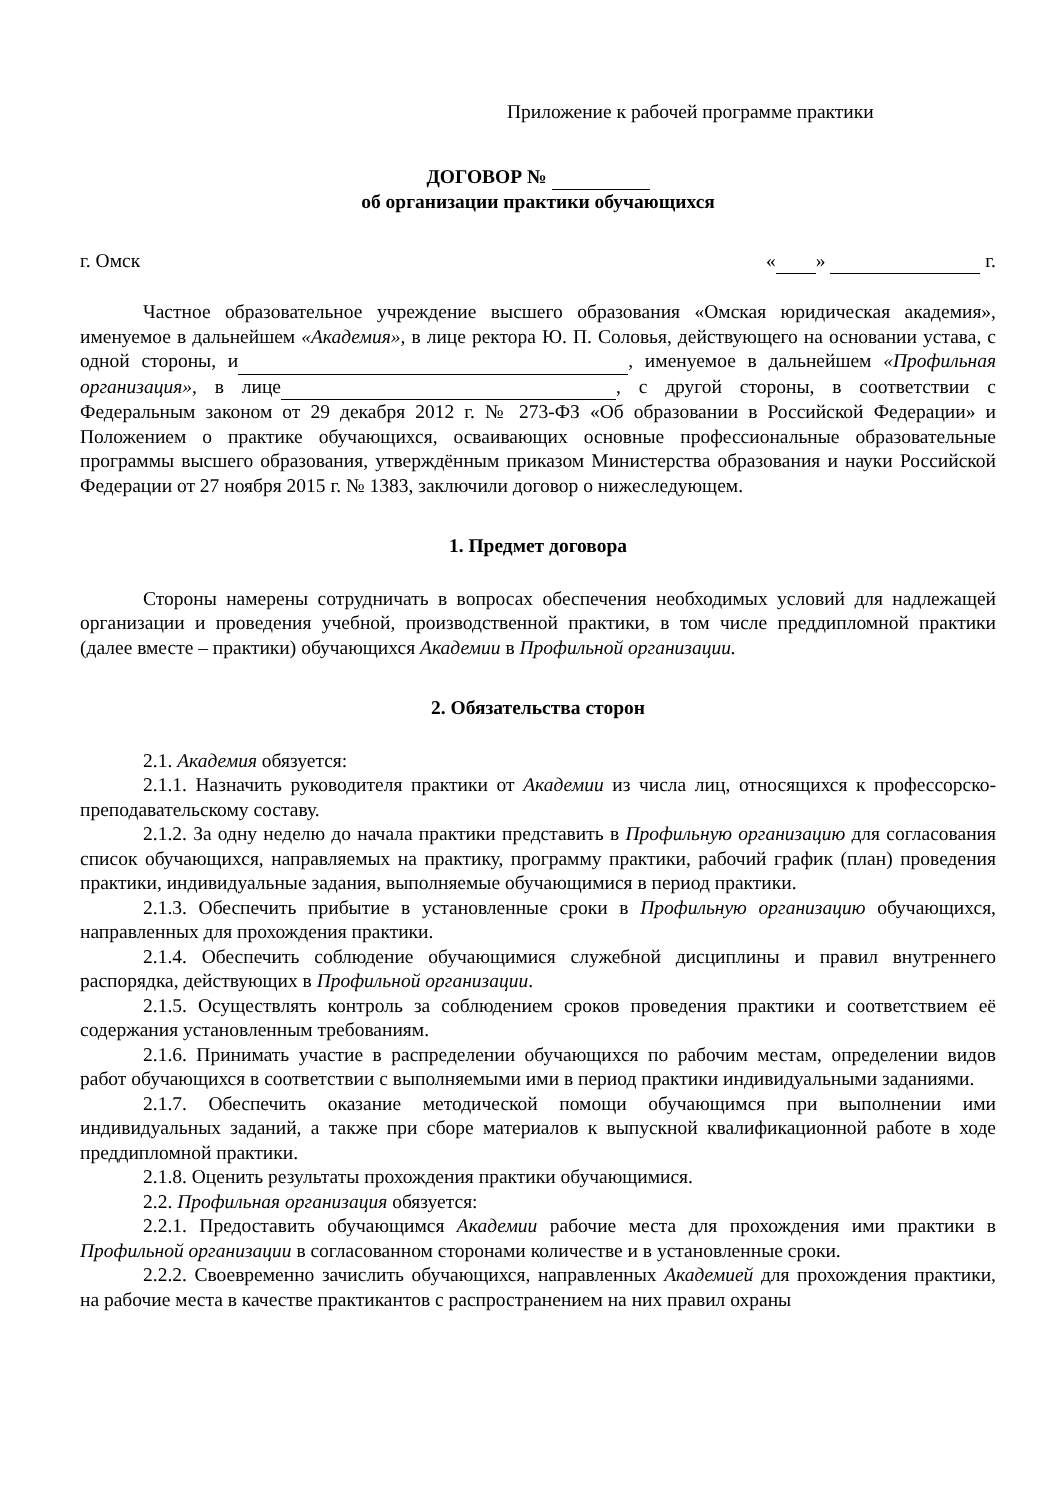Приложение к рабочей программе практики
ДОГОВОР №
об организации практики обучающихся
г. Омск « » г.
Частное образовательное учреждение высшего образования «Омская юридическая академия», именуемое в дальнейшем «Академия», в лице ректора Ю. П. Соловья, действующего на основании устава, с одной стороны, и , именуемое в дальнейшем «Профильная организация», в лице , с другой стороны, в соответствии с Федеральным законом от 29 декабря 2012 г. № 273-ФЗ «Об образовании в Российской Федерации» и Положением о практике обучающихся, осваивающих основные профессиональные образовательные программы высшего образования, утверждённым приказом Министерства образования и науки Российской Федерации от 27 ноября 2015 г. № 1383, заключили договор о нижеследующем.
1. Предмет договора
Стороны намерены сотрудничать в вопросах обеспечения необходимых условий для надлежащей организации и проведения учебной, производственной практики, в том числе преддипломной практики (далее вместе – практики) обучающихся Академии в Профильной организации.
2. Обязательства сторон
2.1. Академия обязуется:
2.1.1. Назначить руководителя практики от Академии из числа лиц, относящихся к профессорско-преподавательскому составу.
2.1.2. За одну неделю до начала практики представить в Профильную организацию для согласования список обучающихся, направляемых на практику, программу практики, рабочий график (план) проведения практики, индивидуальные задания, выполняемые обучающимися в период практики.
2.1.3. Обеспечить прибытие в установленные сроки в Профильную организацию обучающихся, направленных для прохождения практики.
2.1.4. Обеспечить соблюдение обучающимися служебной дисциплины и правил внутреннего распорядка, действующих в Профильной организации.
2.1.5. Осуществлять контроль за соблюдением сроков проведения практики и соответствием её содержания установленным требованиям.
2.1.6. Принимать участие в распределении обучающихся по рабочим местам, определении видов работ обучающихся в соответствии с выполняемыми ими в период практики индивидуальными заданиями.
2.1.7. Обеспечить оказание методической помощи обучающимся при выполнении ими индивидуальных заданий, а также при сборе материалов к выпускной квалификационной работе в ходе преддипломной практики.
2.1.8. Оценить результаты прохождения практики обучающимися.
2.2. Профильная организация обязуется:
2.2.1. Предоставить обучающимся Академии рабочие места для прохождения ими практики в Профильной организации в согласованном сторонами количестве и в установленные сроки.
2.2.2. Своевременно зачислить обучающихся, направленных Академией для прохождения практики, на рабочие места в качестве практикантов с распространением на них правил охраны